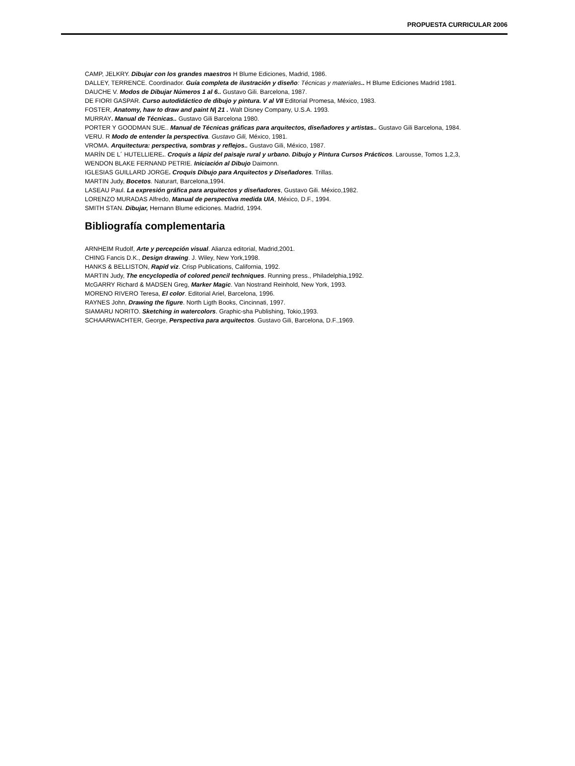PROPUESTA CURRICULAR 2006
CAMP, JELKRY. Dibujar con los grandes maestros H Blume Ediciones, Madrid, 1986.
DALLEY, TERRENCE. Coordinador. Guía completa de ilustración y diseño: Técnicas y materiales.. H Blume Ediciones Madrid 1981.
DAUCHE V. Modos de Dibujar Números 1 al 6.. Gustavo Gili. Barcelona, 1987.
DE FIORI GASPAR. Curso autodidáctico de dibujo y pintura. V al VII Editorial Promesa, México, 1983.
FOSTER, Anatomy, haw to draw and paint N| 21 . Walt Disney Company, U.S.A. 1993.
MURRAY. Manual de Técnicas.. Gustavo Gili Barcelona 1980.
PORTER Y GOODMAN SUE.. Manual de Técnicas gráficas para arquitectos, diseñadores y artistas.. Gustavo Gili Barcelona, 1984.
VERU. R Modo de entender la perspectiva. Gustavo Gili, México, 1981.
VROMA. Arquitectura: perspectiva, sombras y reflejos.. Gustavo Gili, México, 1987.
MARÍN DE L´ HUTELLIERE.. Croquis a lápiz del paisaje rural y urbano. Dibujo y Pintura Cursos Prácticos. Larousse, Tomos 1,2,3,
WENDON BLAKE FERNAND PETRIE. Iniciación al Dibujo Daimonn.
IGLESIAS GUILLARD JORGE. Croquis Dibujo para Arquitectos y Diseñadores. Trillas.
MARTIN Judy, Bocetos. Naturart, Barcelona,1994.
LASEAU Paul. La expresión gráfica para arquitectos y diseñadores, Gustavo Gili. México,1982.
LORENZO MURADAS Alfredo, Manual de perspectiva medida UIA, México, D.F., 1994.
SMITH STAN. Dibujar, Hernann Blume ediciones. Madrid, 1994.
Bibliografía complementaria
ARNHEIM Rudolf, Arte y percepción visual. Alianza editorial, Madrid,2001.
CHING Fancis D.K., Design drawing. J. Wiley, New York,1998.
HANKS & BELLISTON, Rapid viz. Crisp Publications, California, 1992.
MARTIN Judy, The encyclopedia of colored pencil techniques. Running press., Philadelphia,1992.
McGARRY Richard & MADSEN Greg, Marker Magic. Van Nostrand Reinhold, New York, 1993.
MORENO RIVERO Teresa, El color. Editorial Ariel, Barcelona, 1996.
RAYNES John, Drawing the figure. North Ligth Books, Cincinnati, 1997.
SIAMARU NORITO. Sketching in watercolors. Graphic-sha Publishing, Tokio,1993.
SCHAARWACHTER, George, Perspectiva para arquitectos. Gustavo Gili, Barcelona, D.F.,1969.